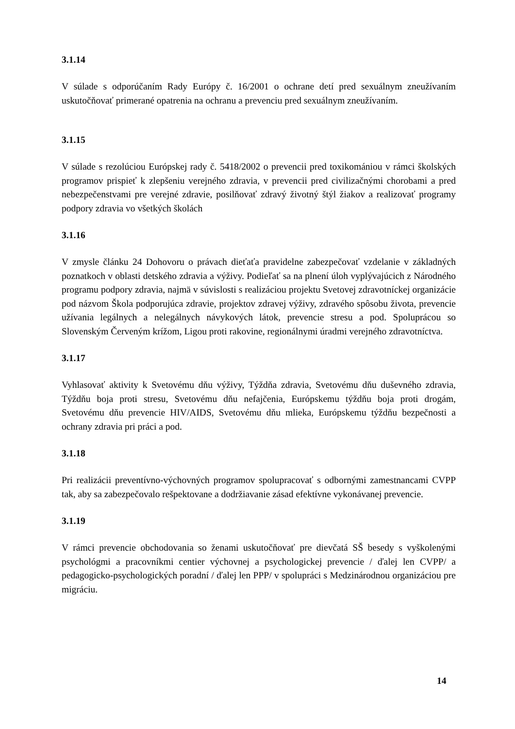3.1.14
V súlade s odporúčaním Rady Európy č. 16/2001 o ochrane detí pred sexuálnym zneužívaním uskutočňovať primerané opatrenia na ochranu a prevenciu pred sexuálnym zneužívaním.
3.1.15
V súlade s rezolúciou Európskej rady č. 5418/2002 o prevencii pred toxikomániou v rámci školských programov prispieť k zlepšeniu verejného zdravia, v prevencii pred civilizačnými chorobami a pred nebezpečenstvami pre verejné zdravie, posilňovať zdravý životný štýl žiakov a realizovať programy podpory zdravia vo všetkých školách
3.1.16
V zmysle článku 24 Dohovoru o právach dieťaťa pravidelne zabezpečovať vzdelanie v základných poznatkoch v oblasti detského zdravia a výživy. Podieľať sa na plnení úloh vyplývajúcich z Národného programu podpory zdravia, najmä v súvislosti s realizáciou projektu Svetovej zdravotníckej organizácie pod názvom Škola podporujúca zdravie, projektov zdravej výživy, zdravého spôsobu života, prevencie užívania legálnych a nelegálnych návykových látok, prevencie stresu a pod. Spoluprácou so Slovenským Červeným krížom, Ligou proti rakovine, regionálnymi úradmi verejného zdravotníctva.
3.1.17
Vyhlasovať aktivity k Svetovému dňu výživy, Týždňa zdravia, Svetovému dňu duševného zdravia, Týždňu boja proti stresu, Svetovému dňu nefajčenia, Európskemu týždňu boja proti drogám, Svetovému dňu prevencie HIV/AIDS, Svetovému dňu mlieka, Európskemu týždňu bezpečnosti a ochrany zdravia pri práci a pod.
3.1.18
Pri realizácii preventívno-výchovných programov spolupracovať s odbornými zamestnancami CVPP tak, aby sa zabezpečovalo rešpektovane a dodržiavanie zásad efektívne vykonávanej prevencie.
3.1.19
V rámci prevencie obchodovania so ženami uskutočňovať pre dievčatá SŠ besedy s vyškolenými psychológmi a pracovníkmi centier výchovnej a psychologickej prevencie / ďalej len CVPP/ a pedagogicko-psychologických poradní / ďalej len PPP/ v spolupráci s Medzinárodnou organizáciou pre migráciu.
14